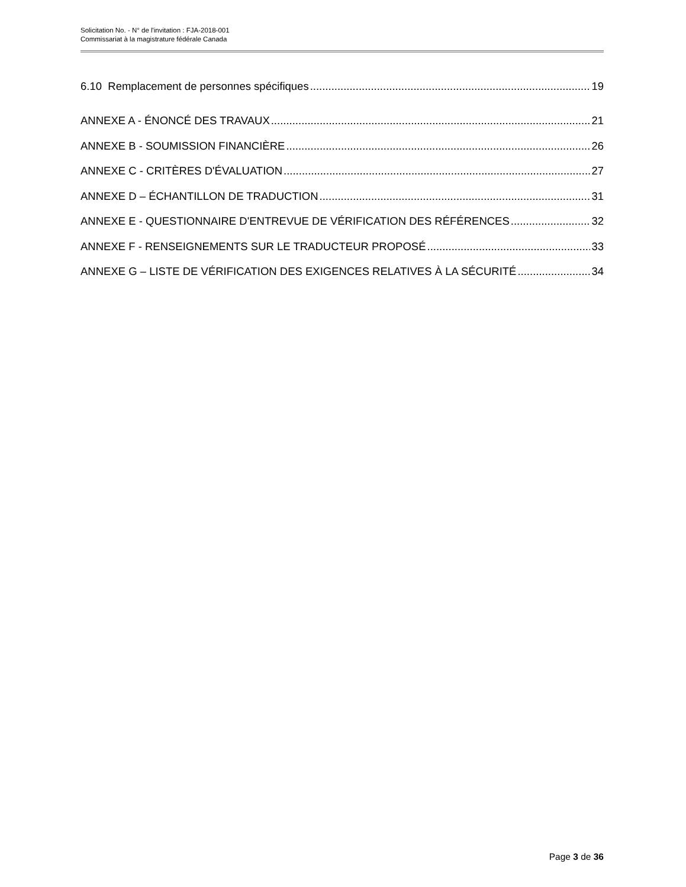Solicitation No. - N° de l'invitation : FJA-2018-001
Commissariat à la magistrature fédérale Canada
6.10 Remplacement de personnes spécifiques 19
ANNEXE A - ÉNONCÉ DES TRAVAUX 21
ANNEXE B - SOUMISSION FINANCIÈRE 26
ANNEXE C - CRITÈRES D'ÉVALUATION 27
ANNEXE D – ÉCHANTILLON DE TRADUCTION 31
ANNEXE E - QUESTIONNAIRE D'ENTREVUE DE VÉRIFICATION DES RÉFÉRENCES 32
ANNEXE F - RENSEIGNEMENTS SUR LE TRADUCTEUR PROPOSÉ 33
ANNEXE G – LISTE DE VÉRIFICATION DES EXIGENCES RELATIVES À LA SÉCURITÉ 34
Page 3 de 36